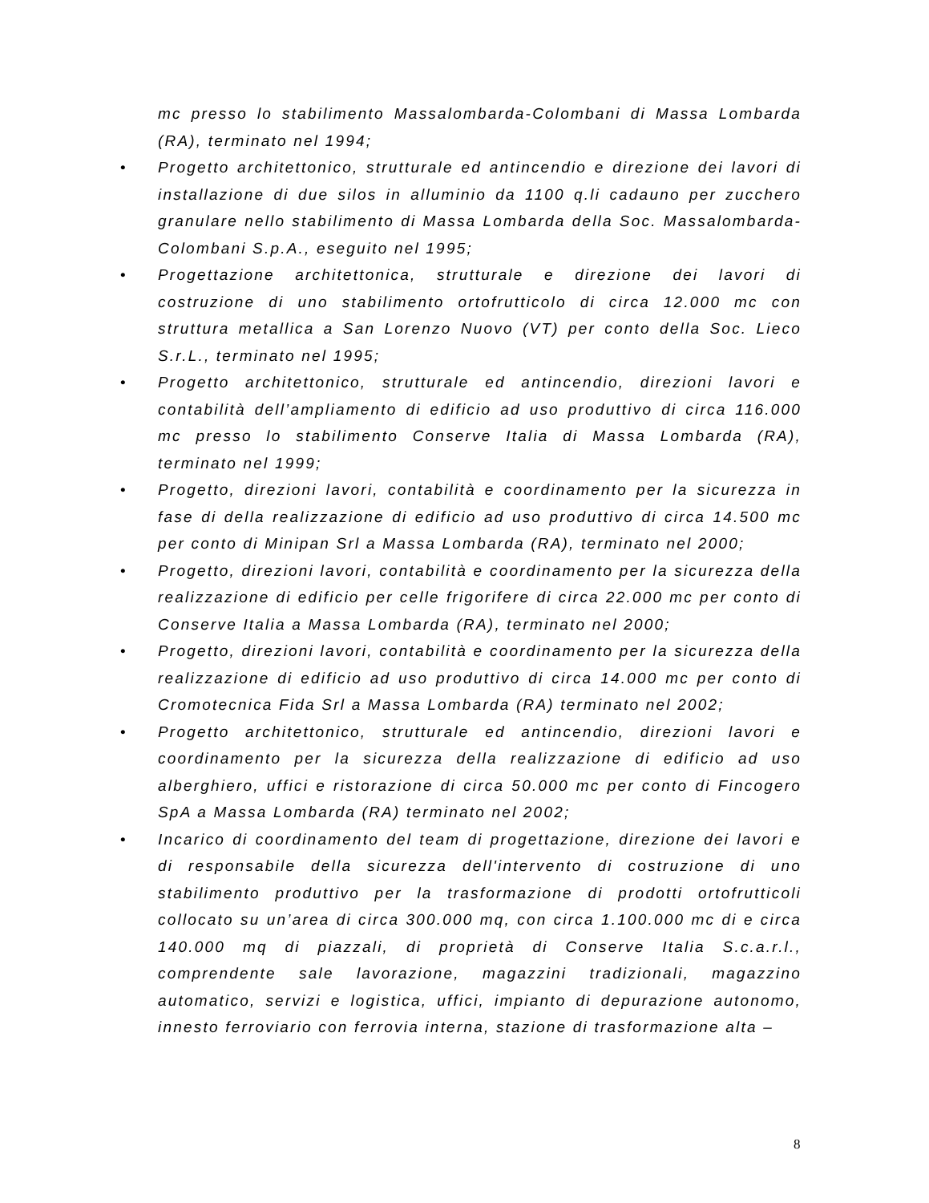mc presso lo stabilimento Massalombarda-Colombani di Massa Lombarda (RA), terminato nel 1994;
• Progetto architettonico, strutturale ed antincendio e direzione dei lavori di installazione di due silos in alluminio da 1100 q.li cadauno per zucchero granulare nello stabilimento di Massa Lombarda della Soc. Massalombarda-Colombani S.p.A., eseguito nel 1995;
• Progettazione architettonica, strutturale e direzione dei lavori di costruzione di uno stabilimento ortofrutticolo di circa 12.000 mc con struttura metallica a San Lorenzo Nuovo (VT) per conto della Soc. Lieco S.r.L., terminato nel 1995;
• Progetto architettonico, strutturale ed antincendio, direzioni lavori e contabilità dell’ampliamento di edificio ad uso produttivo di circa 116.000 mc presso lo stabilimento Conserve Italia di Massa Lombarda (RA), terminato nel 1999;
• Progetto, direzioni lavori, contabilità e coordinamento per la sicurezza in fase di della realizzazione di edificio ad uso produttivo di circa 14.500 mc per conto di Minipan Srl a Massa Lombarda (RA), terminato nel 2000;
• Progetto, direzioni lavori, contabilità e coordinamento per la sicurezza della realizzazione di edificio per celle frigorifere di circa 22.000 mc per conto di Conserve Italia a Massa Lombarda (RA), terminato nel 2000;
• Progetto, direzioni lavori, contabilità e coordinamento per la sicurezza della realizzazione di edificio ad uso produttivo di circa 14.000 mc per conto di Cromotecnica Fida Srl a Massa Lombarda (RA) terminato nel 2002;
• Progetto architettonico, strutturale ed antincendio, direzioni lavori e coordinamento per la sicurezza della realizzazione di edificio ad uso alberghiero, uffici e ristorazione di circa 50.000 mc per conto di Fincogero SpA a Massa Lombarda (RA) terminato nel 2002;
• Incarico di coordinamento del team di progettazione, direzione dei lavori e di responsabile della sicurezza dell'intervento di costruzione di uno stabilimento produttivo per la trasformazione di prodotti ortofrutticoli collocato su un’area di circa 300.000 mq, con circa 1.100.000 mc di e circa 140.000 mq di piazzali, di proprietà di Conserve Italia S.c.a.r.l., comprendente sale lavorazione, magazzini tradizionali, magazzino automatico, servizi e logistica, uffici, impianto di depurazione autonomo, innesto ferroviario con ferrovia interna, stazione di trasformazione alta –
8